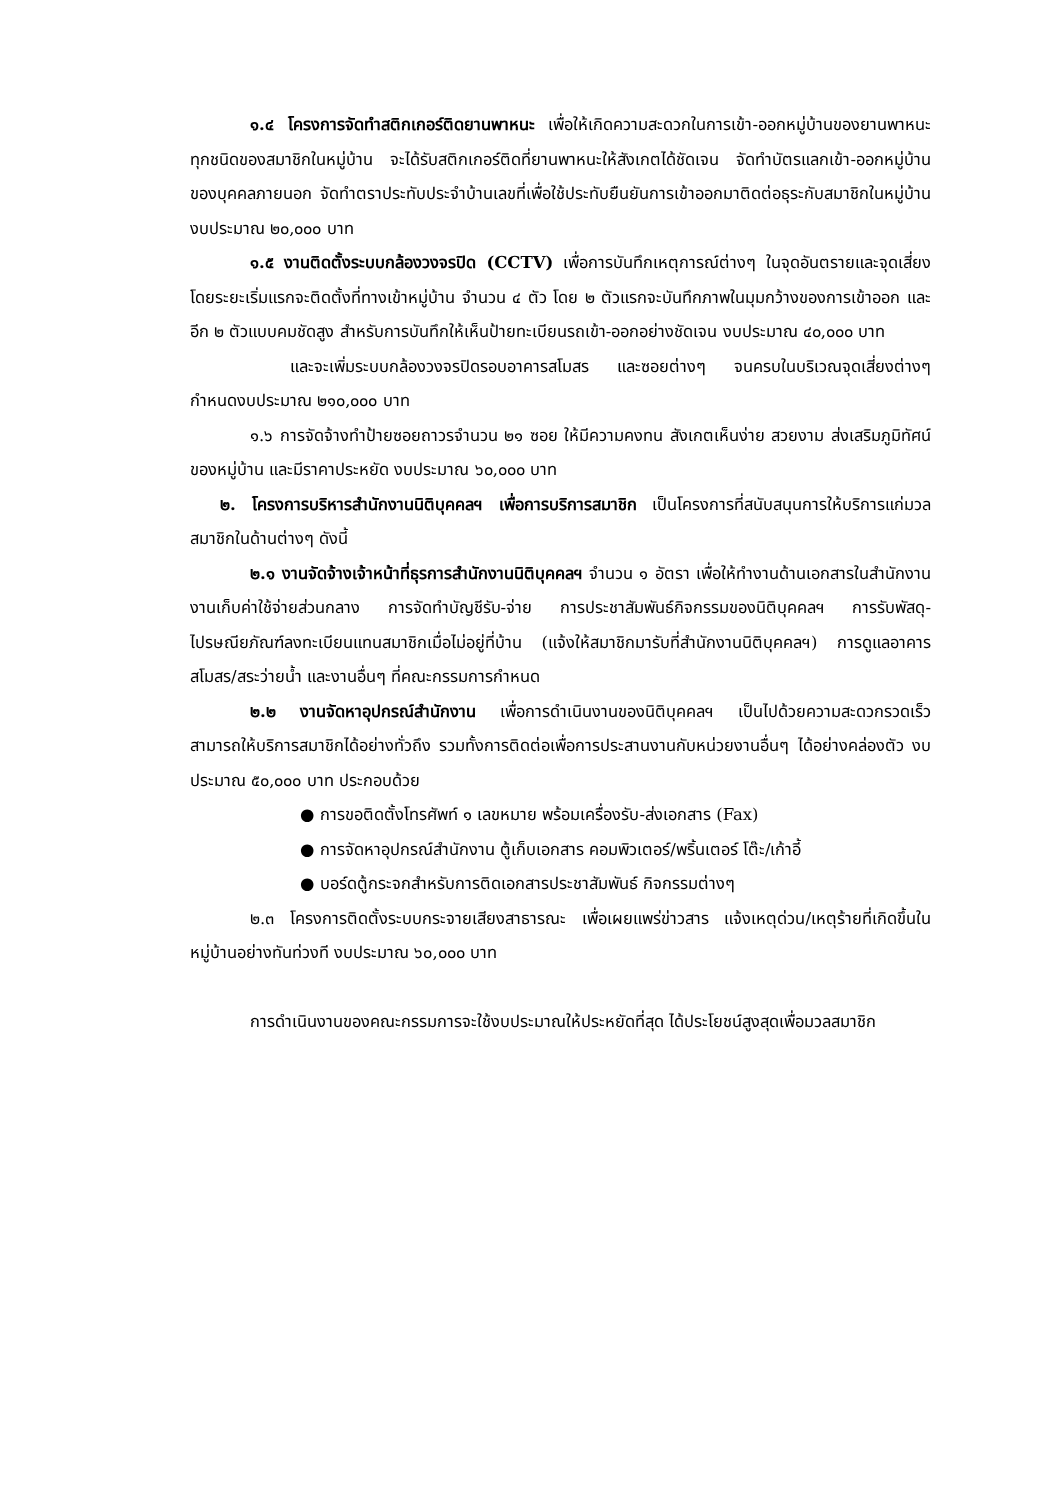๑.๔ โครงการจัดทำสติกเกอร์ติดยานพาหนะ เพื่อให้เกิดความสะดวกในการเข้า-ออกหมู่บ้านของยานพาหนะทุกชนิดของสมาชิกในหมู่บ้าน จะได้รับสติกเกอร์ติดที่ยานพาหนะให้สังเกตได้ชัดเจน จัดทำบัตรแลกเข้า-ออกหมู่บ้านของบุคคลภายนอก จัดทำตราประทับประจำบ้านเลขที่เพื่อใช้ประทับยืนยันการเข้าออกมาติดต่อธุระกับสมาชิกในหมู่บ้าน งบประมาณ ๒๐,๐๐๐ บาท
๑.๕ งานติดตั้งระบบกล้องวงจรปิด (CCTV) เพื่อการบันทึกเหตุการณ์ต่างๆ ในจุดอันตรายและจุดเสี่ยง โดยระยะเริ่มแรกจะติดตั้งที่ทางเข้าหมู่บ้าน จำนวน ๔ ตัว โดย ๒ ตัวแรกจะบันทึกภาพในมุมกว้างของการเข้าออก และอีก ๒ ตัวแบบคมชัดสูง สำหรับการบันทึกให้เห็นป้ายทะเบียนรถเข้า-ออกอย่างชัดเจน งบประมาณ ๔๐,๐๐๐ บาท
และจะเพิ่มระบบกล้องวงจรปิดรอบอาคารสโมสร และซอยต่างๆ จนครบในบริเวณจุดเสี่ยงต่างๆ กำหนดงบประมาณ ๒๑๐,๐๐๐ บาท
๑.๖ การจัดจ้างทำป้ายซอยถาวรจำนวน ๒๑ ซอย ให้มีความคงทน สังเกตเห็นง่าย สวยงาม ส่งเสริมภูมิทัศน์ของหมู่บ้าน และมีราคาประหยัด งบประมาณ ๖๐,๐๐๐ บาท
๒. โครงการบริหารสำนักงานนิติบุคคลฯ เพื่อการบริการสมาชิก เป็นโครงการที่สนับสนุนการให้บริการแก่มวลสมาชิกในด้านต่างๆ ดังนี้
๒.๑ งานจัดจ้างเจ้าหน้าที่ธุรการสำนักงานนิติบุคคลฯ จำนวน ๑ อัตรา เพื่อให้ทำงานด้านเอกสารในสำนักงาน งานเก็บค่าใช้จ่ายส่วนกลาง การจัดทำบัญชีรับ-จ่าย การประชาสัมพันธ์กิจกรรมของนิติบุคคลฯ การรับพัสดุ-ไปรษณียภัณฑ์ลงทะเบียนแทนสมาชิกเมื่อไม่อยู่ที่บ้าน (แจ้งให้สมาชิกมารับที่สำนักงานนิติบุคคลฯ) การดูแลอาคารสโมสร/สระว่ายน้ำ และงานอื่นๆ ที่คณะกรรมการกำหนด
๒.๒ งานจัดหาอุปกรณ์สำนักงาน เพื่อการดำเนินงานของนิติบุคคลฯ เป็นไปด้วยความสะดวกรวดเร็ว สามารถให้บริการสมาชิกได้อย่างทั่วถึง รวมทั้งการติดต่อเพื่อการประสานงานกับหน่วยงานอื่นๆ ได้อย่างคล่องตัว งบประมาณ ๕๐,๐๐๐ บาท ประกอบด้วย
● การขอติดตั้งโทรศัพท์ ๑ เลขหมาย พร้อมเครื่องรับ-ส่งเอกสาร (Fax)
● การจัดหาอุปกรณ์สำนักงาน ตู้เก็บเอกสาร คอมพิวเตอร์/พริ้นเตอร์ โต๊ะ/เก้าอี้
● บอร์ดตู้กระจกสำหรับการติดเอกสารประชาสัมพันธ์ กิจกรรมต่างๆ
๒.๓ โครงการติดตั้งระบบกระจายเสียงสาธารณะ เพื่อเผยแพร่ข่าวสาร แจ้งเหตุด่วน/เหตุร้ายที่เกิดขึ้นในหมู่บ้านอย่างทันท่วงที งบประมาณ ๖๐,๐๐๐ บาท
การดำเนินงานของคณะกรรมการจะใช้งบประมาณให้ประหยัดที่สุด ได้ประโยชน์สูงสุดเพื่อมวลสมาชิก